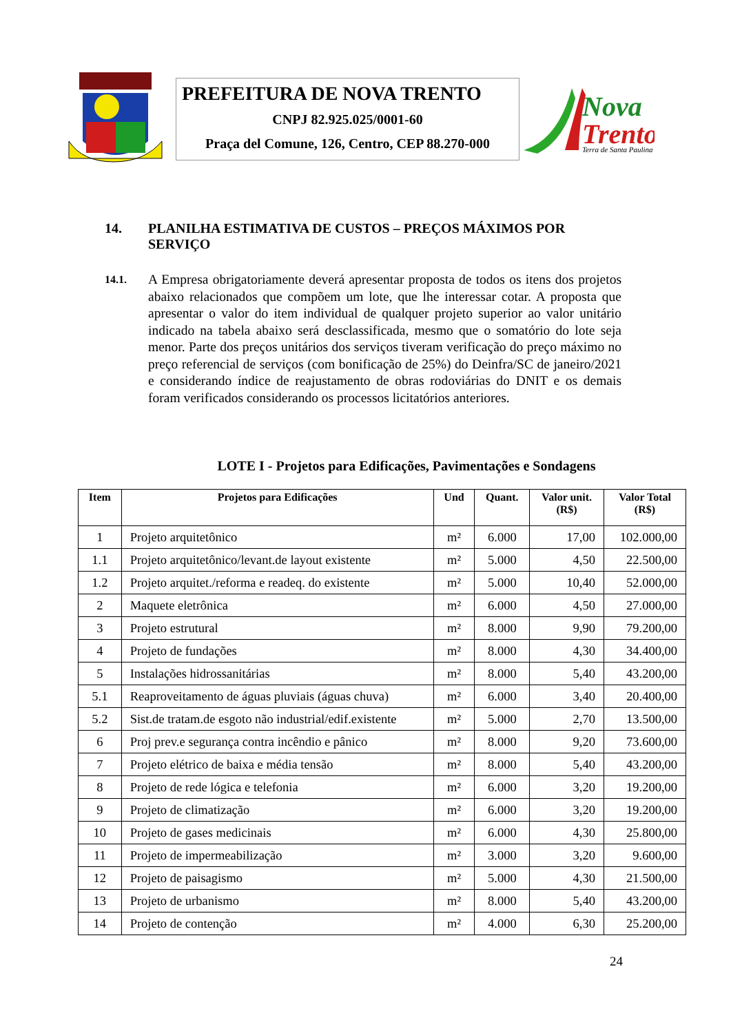PREFEITURA DE NOVA TRENTO
CNPJ 82.925.025/0001-60
Praça del Comune, 126, Centro, CEP 88.270-000
Nova
Trento
Terra de Santa Paulina
14. PLANILHA ESTIMATIVA DE CUSTOS – PREÇOS MÁXIMOS POR SERVIÇO
14.1.
A Empresa obrigatoriamente deverá apresentar proposta de todos os itens dos projetos abaixo relacionados que compõem um lote, que lhe interessar cotar. A proposta que apresentar o valor do item individual de qualquer projeto superior ao valor unitário indicado na tabela abaixo será desclassificada, mesmo que o somatório do lote seja menor. Parte dos preços unitários dos serviços tiveram verificação do preço máximo no preço referencial de serviços (com bonificação de 25%) do Deinfra/SC de janeiro/2021 e considerando índice de reajustamento de obras rodoviárias do DNIT e os demais foram verificados considerando os processos licitatórios anteriores.
LOTE I - Projetos para Edificações, Pavimentações e Sondagens
| Item | Projetos para Edificações | Und | Quant. | Valor unit. (R$) | Valor Total (R$) |
| --- | --- | --- | --- | --- | --- |
| 1 | Projeto arquitetônico | m² | 6.000 | 17,00 | 102.000,00 |
| 1.1 | Projeto arquitetônico/levant.de layout existente | m² | 5.000 | 4,50 | 22.500,00 |
| 1.2 | Projeto arquitet./reforma e readeq. do existente | m² | 5.000 | 10,40 | 52.000,00 |
| 2 | Maquete eletrônica | m² | 6.000 | 4,50 | 27.000,00 |
| 3 | Projeto estrutural | m² | 8.000 | 9,90 | 79.200,00 |
| 4 | Projeto de fundações | m² | 8.000 | 4,30 | 34.400,00 |
| 5 | Instalações hidrossanitárias | m² | 8.000 | 5,40 | 43.200,00 |
| 5.1 | Reaproveitamento de águas pluviais (águas chuva) | m² | 6.000 | 3,40 | 20.400,00 |
| 5.2 | Sist.de tratam.de esgoto não industrial/edif.existente | m² | 5.000 | 2,70 | 13.500,00 |
| 6 | Proj prev.e segurança contra incêndio e pânico | m² | 8.000 | 9,20 | 73.600,00 |
| 7 | Projeto elétrico de baixa e média tensão | m² | 8.000 | 5,40 | 43.200,00 |
| 8 | Projeto de rede lógica e telefonia | m² | 6.000 | 3,20 | 19.200,00 |
| 9 | Projeto de climatização | m² | 6.000 | 3,20 | 19.200,00 |
| 10 | Projeto de gases medicinais | m² | 6.000 | 4,30 | 25.800,00 |
| 11 | Projeto de impermeabilização | m² | 3.000 | 3,20 | 9.600,00 |
| 12 | Projeto de paisagismo | m² | 5.000 | 4,30 | 21.500,00 |
| 13 | Projeto de urbanismo | m² | 8.000 | 5,40 | 43.200,00 |
| 14 | Projeto de contenção | m² | 4.000 | 6,30 | 25.200,00 |
24